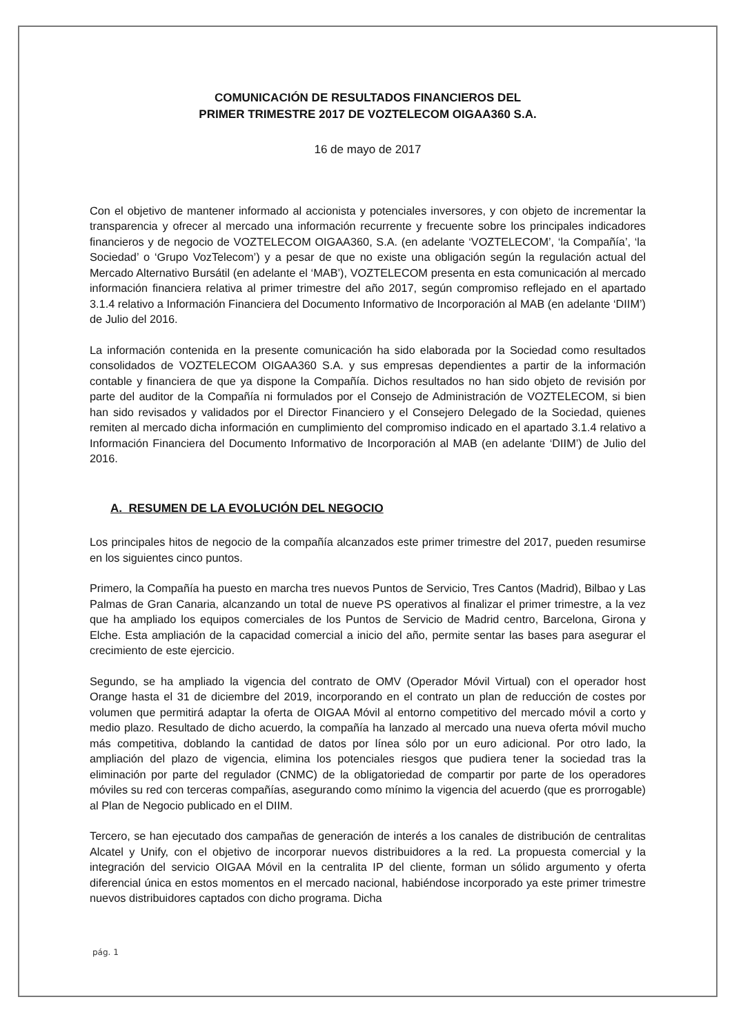COMUNICACIÓN DE RESULTADOS FINANCIEROS DEL
PRIMER TRIMESTRE 2017 DE VOZTELECOM OIGAA360 S.A.
16 de mayo de 2017
Con el objetivo de mantener informado al accionista y potenciales inversores, y con objeto de incrementar la transparencia y ofrecer al mercado una información recurrente y frecuente sobre los principales indicadores financieros y de negocio de VOZTELECOM OIGAA360, S.A. (en adelante ‘VOZTELECOM’, ‘la Compañía’, ‘la Sociedad’ o ‘Grupo VozTelecom’) y a pesar de que no existe una obligación según la regulación actual del Mercado Alternativo Bursátil (en adelante el ‘MAB’), VOZTELECOM presenta en esta comunicación al mercado información financiera relativa al primer trimestre del año 2017, según compromiso reflejado en el apartado 3.1.4 relativo a Información Financiera del Documento Informativo de Incorporación al MAB (en adelante ‘DIIM’) de Julio del 2016.
La información contenida en la presente comunicación ha sido elaborada por la Sociedad como resultados consolidados de VOZTELECOM OIGAA360 S.A. y sus empresas dependientes a partir de la información contable y financiera de que ya dispone la Compañía. Dichos resultados no han sido objeto de revisión por parte del auditor de la Compañía ni formulados por el Consejo de Administración de VOZTELECOM, si bien han sido revisados y validados por el Director Financiero y el Consejero Delegado de la Sociedad, quienes remiten al mercado dicha información en cumplimiento del compromiso indicado en el apartado 3.1.4 relativo a Información Financiera del Documento Informativo de Incorporación al MAB (en adelante ‘DIIM’) de Julio del 2016.
A. RESUMEN DE LA EVOLUCIÓN DEL NEGOCIO
Los principales hitos de negocio de la compañía alcanzados este primer trimestre del 2017, pueden resumirse en los siguientes cinco puntos.
Primero, la Compañía ha puesto en marcha tres nuevos Puntos de Servicio, Tres Cantos (Madrid), Bilbao y Las Palmas de Gran Canaria, alcanzando un total de nueve PS operativos al finalizar el primer trimestre, a la vez que ha ampliado los equipos comerciales de los Puntos de Servicio de Madrid centro, Barcelona, Girona y Elche. Esta ampliación de la capacidad comercial a inicio del año, permite sentar las bases para asegurar el crecimiento de este ejercicio.
Segundo, se ha ampliado la vigencia del contrato de OMV (Operador Móvil Virtual) con el operador host Orange hasta el 31 de diciembre del 2019, incorporando en el contrato un plan de reducción de costes por volumen que permitirá adaptar la oferta de OIGAA Móvil al entorno competitivo del mercado móvil a corto y medio plazo. Resultado de dicho acuerdo, la compañía ha lanzado al mercado una nueva oferta móvil mucho más competitiva, doblando la cantidad de datos por línea sólo por un euro adicional. Por otro lado, la ampliación del plazo de vigencia, elimina los potenciales riesgos que pudiera tener la sociedad tras la eliminación por parte del regulador (CNMC) de la obligatoriedad de compartir por parte de los operadores móviles su red con terceras compañías, asegurando como mínimo la vigencia del acuerdo (que es prorrogable) al Plan de Negocio publicado en el DIIM.
Tercero, se han ejecutado dos campañas de generación de interés a los canales de distribución de centralitas Alcatel y Unify, con el objetivo de incorporar nuevos distribuidores a la red. La propuesta comercial y la integración del servicio OIGAA Móvil en la centralita IP del cliente, forman un sólido argumento y oferta diferencial única en estos momentos en el mercado nacional, habiéndose incorporado ya este primer trimestre nuevos distribuidores captados con dicho programa. Dicha
pág. 1